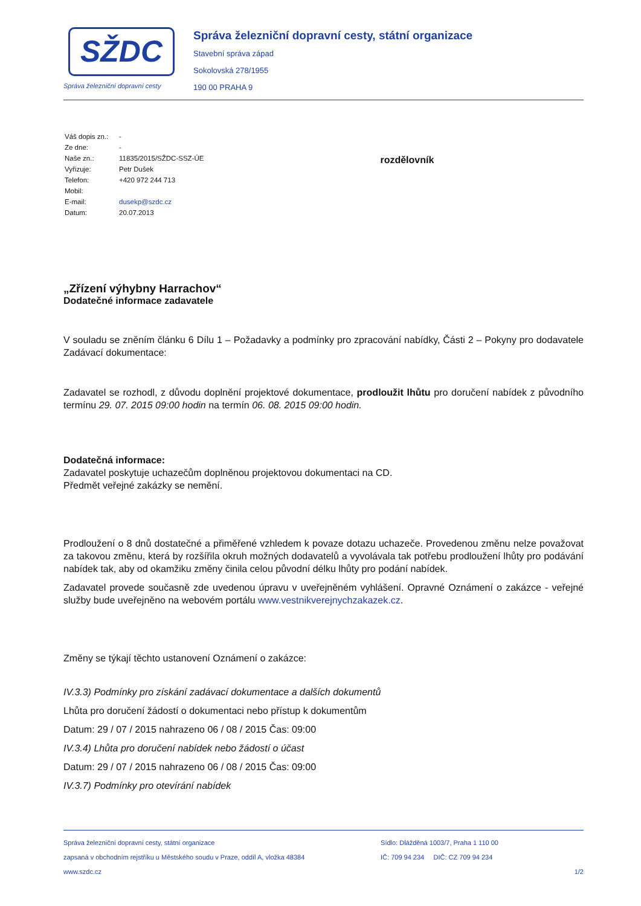SŽDC
Správa železniční dopravní cesty
Správa železniční dopravní cesty, státní organizace
Stavební správa západ
Sokolovská 278/1955
190 00 PRAHA 9
| Váš dopis zn.: | - |
| Ze dne: | - |
| Naše zn.: | 11835/2015/SŽDC-SSZ-ÚE |
| Vyřizuje: | Petr Dušek |
| Telefon: | +420 972 244 713 |
| Mobil: | |
| E-mail: | dusekp@szdc.cz |
| Datum: | 20.07.2013 |
rozdělovník
„Zřízení výhybny Harrachov“
Dodatečné informace zadavatele
V souladu se zněním článku 6 Dílu 1 – Požadavky a podmínky pro zpracování nabídky, Části 2 – Pokyny pro dodavatele Zadávací dokumentace:
Zadavatel se rozhodl, z důvodu doplnění projektové dokumentace, prodloužit lhůtu pro doručení nabídek z původního termínu 29. 07. 2015 09:00 hodin na termín 06. 08. 2015 09:00 hodin.
Dodatečná informace:
Zadavatel poskytuje uchazečům doplněnou projektovou dokumentaci na CD.
Předmět veřejné zakázky se nemění.
Prodloužení o 8 dnů dostatečné a přiměřené vzhledem k povaze dotazu uchazeče. Provedenou změnu nelze považovat za takovou změnu, která by rozšířila okruh možných dodavatelů a vyvolávala tak potřebu prodloužení lhůty pro podávání nabídek tak, aby od okamžiku změny činila celou původní délku lhůty pro podání nabídek.
Zadavatel provede současně zde uvedenou úpravu v uveřejněném vyhlášení. Opravné Oznámení o zakázce - veřejné služby bude uveřejněno na webovém portálu www.vestnikverejnychzakazek.cz.
Změny se týkají těchto ustanovení Oznámení o zakázce:
IV.3.3) Podmínky pro získání zadávací dokumentace a dalších dokumentů
Lhůta pro doručení žádostí o dokumentaci nebo přístup k dokumentům
Datum: 29 / 07 / 2015 nahrazeno 06 / 08 / 2015 Čas: 09:00
IV.3.4) Lhůta pro doručení nabídek nebo žádostí o účast
Datum: 29 / 07 / 2015 nahrazeno 06 / 08 / 2015 Čas: 09:00
IV.3.7) Podmínky pro otevírání nabídek
Správa železniční dopravní cesty, státní organizace
zapsaná v obchodním rejstříku u Městského soudu v Praze, oddíl A, vložka 48384
www.szdc.cz
Sídlo: Dlážděná 1003/7, Praha 1 110 00
IČ: 709 94 234 DIČ: CZ 709 94 234
1/2